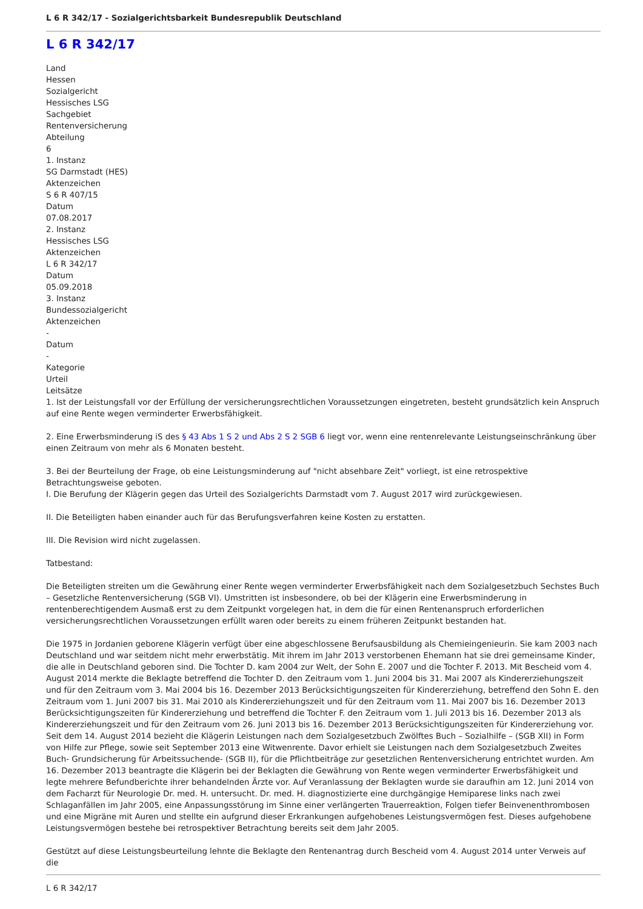L 6 R 342/17 - Sozialgerichtsbarkeit Bundesrepublik Deutschland
L 6 R 342/17
Land
Hessen
Sozialgericht
Hessisches LSG
Sachgebiet
Rentenversicherung
Abteilung
6
1. Instanz
SG Darmstadt (HES)
Aktenzeichen
S 6 R 407/15
Datum
07.08.2017
2. Instanz
Hessisches LSG
Aktenzeichen
L 6 R 342/17
Datum
05.09.2018
3. Instanz
Bundessozialgericht
Aktenzeichen
-
Datum
-
Kategorie
Urteil
Leitsätze
1. Ist der Leistungsfall vor der Erfüllung der versicherungsrechtlichen Voraussetzungen eingetreten, besteht grundsätzlich kein Anspruch auf eine Rente wegen verminderter Erwerbsfähigkeit.
2. Eine Erwerbsminderung iS des § 43 Abs 1 S 2 und Abs 2 S 2 SGB 6 liegt vor, wenn eine rentenrelevante Leistungseinschränkung über einen Zeitraum von mehr als 6 Monaten besteht.
3. Bei der Beurteilung der Frage, ob eine Leistungsminderung auf "nicht absehbare Zeit" vorliegt, ist eine retrospektive Betrachtungsweise geboten.
I. Die Berufung der Klägerin gegen das Urteil des Sozialgerichts Darmstadt vom 7. August 2017 wird zurückgewiesen.
II. Die Beteiligten haben einander auch für das Berufungsverfahren keine Kosten zu erstatten.
III. Die Revision wird nicht zugelassen.
Tatbestand:
Die Beteiligten streiten um die Gewährung einer Rente wegen verminderter Erwerbsfähigkeit nach dem Sozialgesetzbuch Sechstes Buch – Gesetzliche Rentenversicherung (SGB VI). Umstritten ist insbesondere, ob bei der Klägerin eine Erwerbsminderung in rentenberechtigendem Ausmaß erst zu dem Zeitpunkt vorgelegen hat, in dem die für einen Rentenanspruch erforderlichen versicherungsrechtlichen Voraussetzungen erfüllt waren oder bereits zu einem früheren Zeitpunkt bestanden hat.
Die 1975 in Jordanien geborene Klägerin verfügt über eine abgeschlossene Berufsausbildung als Chemieingenieurin. Sie kam 2003 nach Deutschland und war seitdem nicht mehr erwerbstätig. Mit ihrem im Jahr 2013 verstorbenen Ehemann hat sie drei gemeinsame Kinder, die alle in Deutschland geboren sind. Die Tochter D. kam 2004 zur Welt, der Sohn E. 2007 und die Tochter F. 2013. Mit Bescheid vom 4. August 2014 merkte die Beklagte betreffend die Tochter D. den Zeitraum vom 1. Juni 2004 bis 31. Mai 2007 als Kindererziehungszeit und für den Zeitraum vom 3. Mai 2004 bis 16. Dezember 2013 Berücksichtigungszeiten für Kindererziehung, betreffend den Sohn E. den Zeitraum vom 1. Juni 2007 bis 31. Mai 2010 als Kindererziehungszeit und für den Zeitraum vom 11. Mai 2007 bis 16. Dezember 2013 Berücksichtigungszeiten für Kindererziehung und betreffend die Tochter F. den Zeitraum vom 1. Juli 2013 bis 16. Dezember 2013 als Kindererziehungszeit und für den Zeitraum vom 26. Juni 2013 bis 16. Dezember 2013 Berücksichtigungszeiten für Kindererziehung vor. Seit dem 14. August 2014 bezieht die Klägerin Leistungen nach dem Sozialgesetzbuch Zwölftes Buch – Sozialhilfe – (SGB XII) in Form von Hilfe zur Pflege, sowie seit September 2013 eine Witwenrente. Davor erhielt sie Leistungen nach dem Sozialgesetzbuch Zweites Buch- Grundsicherung für Arbeitssuchende- (SGB II), für die Pflichtbeiträge zur gesetzlichen Rentenversicherung entrichtet wurden. Am 16. Dezember 2013 beantragte die Klägerin bei der Beklagten die Gewährung von Rente wegen verminderter Erwerbsfähigkeit und legte mehrere Befundberichte ihrer behandelnden Ärzte vor. Auf Veranlassung der Beklagten wurde sie daraufhin am 12. Juni 2014 von dem Facharzt für Neurologie Dr. med. H. untersucht. Dr. med. H. diagnostizierte eine durchgängige Hemiparese links nach zwei Schlaganfällen im Jahr 2005, eine Anpassungsstörung im Sinne einer verlängerten Trauerreaktion, Folgen tiefer Beinvenenthrombosen und eine Migräne mit Auren und stellte ein aufgrund dieser Erkrankungen aufgehobenes Leistungsvermögen fest. Dieses aufgehobene Leistungsvermögen bestehe bei retrospektiver Betrachtung bereits seit dem Jahr 2005.
Gestützt auf diese Leistungsbeurteilung lehnte die Beklagte den Rentenantrag durch Bescheid vom 4. August 2014 unter Verweis auf die
L 6 R 342/17